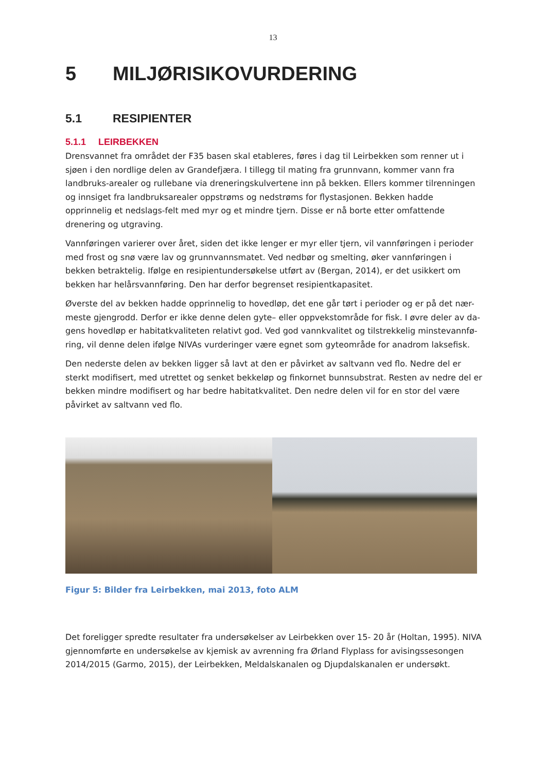13
5 MILJØRISIKOVURDERING
5.1 RESIPIENTER
5.1.1 LEIRBEKKEN
Drensvannet fra området der F35 basen skal etableres, føres i dag til Leirbekken som renner ut i sjøen i den nordlige delen av Grandefjæra. I tillegg til mating fra grunnvann, kommer vann fra landbruks-arealer og rullebane via dreneringskulvertene inn på bekken. Ellers kommer tilrenningen og innsiget fra landbruksarealer oppstrøms og nedstrøms for flystasjonen. Bekken hadde opprinnelig et nedslags-felt med myr og et mindre tjern. Disse er nå borte etter omfattende drenering og utgraving.
Vannføringen varierer over året, siden det ikke lenger er myr eller tjern, vil vannføringen i perioder med frost og snø være lav og grunnvannsmatet. Ved nedbør og smelting, øker vannføringen i bekken betraktelig. Ifølge en resipientundersøkelse utført av (Bergan, 2014), er det usikkert om bekken har helårsvannføring. Den har derfor begrenset resipientkapasitet.
Øverste del av bekken hadde opprinnelig to hovedløp, det ene går tørt i perioder og er på det nær-meste gjengrodd. Derfor er ikke denne delen gyte– eller oppvekstområde for fisk. I øvre deler av da-gens hovedløp er habitatkvaliteten relativt god. Ved god vannkvalitet og tilstrekkelig minstevannfø-ring, vil denne delen ifølge NIVAs vurderinger være egnet som gyteområde for anadrom laksefisk.
Den nederste delen av bekken ligger så lavt at den er påvirket av saltvann ved flo. Nedre del er sterkt modifisert, med utrettet og senket bekkeløp og finkornet bunnsubstrat. Resten av nedre del er bekken mindre modifisert og har bedre habitatkvalitet. Den nedre delen vil for en stor del være påvirket av saltvann ved flo.
Figur 5: Bilder fra Leirbekken, mai 2013, foto ALM
Det foreligger spredte resultater fra undersøkelser av Leirbekken over 15- 20 år (Holtan, 1995). NIVA gjennomførte en undersøkelse av kjemisk av avrenning fra Ørland Flyplass for avisingssesongen 2014/2015 (Garmo, 2015), der Leirbekken, Meldalskanalen og Djupdalskanalen er undersøkt.